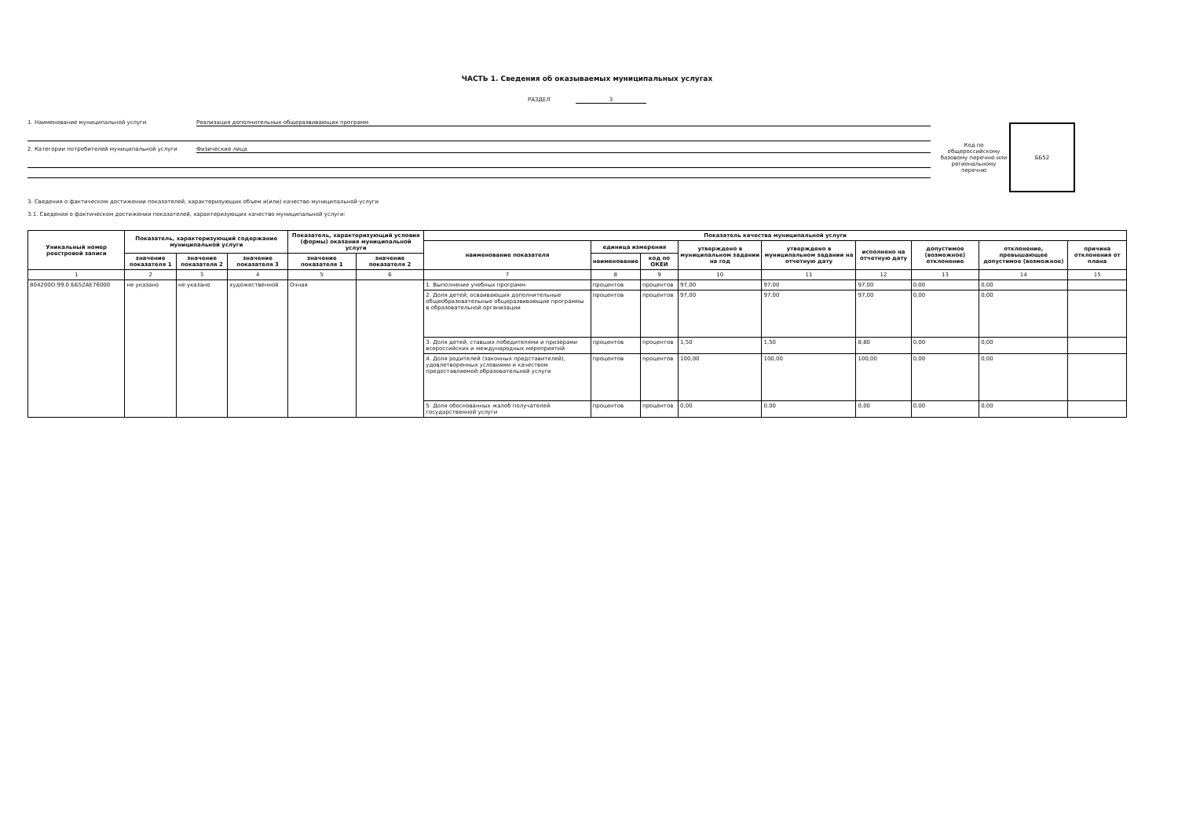ЧАСТЬ 1. Сведения об оказываемых муниципальных услугах
РАЗДЕЛ 3
1. Наименование муниципальной услуги Реализация дополнительных общеразвивающих программ
2. Категории потребителей муниципальной услуги Физические лица
Код по общероссийскому базовому перечню или региональному перечню
ББ52
3. Сведения о фактическом достижении показателей, характеризующих объем и(или) качество муниципальной услуги
3.1. Сведения о фактическом достижении показателей, характеризующих качество муниципальной услуги:
| Уникальный номер реестровой записи | Показатель, характеризующий содержание муниципальной услуги | | | Показатель, характеризующий условия (формы) оказания муниципальной услуги | | Показатель качества муниципальной услуги | | | | | | | | |
| --- | --- | --- | --- | --- | --- | --- | --- | --- | --- | --- | --- | --- | --- | --- |
| | | | | | | наименование показателя | единица измерения | | утверждено в муниципальном задании на год | утверждено в муниципальном задании на отчетную дату | исполнено на отчетную дату | допустимое (возможное) отклонение | отклонение, превышающее допустимое (возможное) | причина отклонения от плана |
| | значение показателя 1 | значение показателя 2 | значение показателя 3 | значение показателя 1 | значение показателя 2 | | наименование | код по ОКЕИ | | | | | | |
| 1 | 2 | 3 | 4 | 5 | 6 | 7 | 8 | 9 | 10 | 11 | 12 | 13 | 14 | 15 |
| 804200О.99.0.ББ52АЕ76000 | не указано | не указано | художественной | Очная | | 1. Выполнение учебных программ | процентов | процентов | 97,00 | 97,00 | 97,00 | 0,00 | 0,00 | |
| | | | | | | 2. Доля детей, осваивающих дополнительные общеобразовательные общеразвивающие программы в образовательной организации | процентов | процентов | 97,00 | 97,00 | 97,00 | 0,00 | 0,00 | |
| | | | | | | 3. Доля детей, ставших победителями и призерами всероссийских и международных мероприятий | процентов | процентов | 1,50 | 1,50 | 8,80 | 0,00 | 0,00 | |
| | | | | | | 4. Доля родителей (законных представителей), удовлетворенных условиями и качеством предоставляемой образовательной услуги | процентов | процентов | 100,00 | 100,00 | 100,00 | 0,00 | 0,00 | |
| | | | | | | 5. Доля обоснованных жалоб получателей государственной услуги | процентов | процентов | 0,00 | 0,00 | 0,00 | 0,00 | 0,00 | |